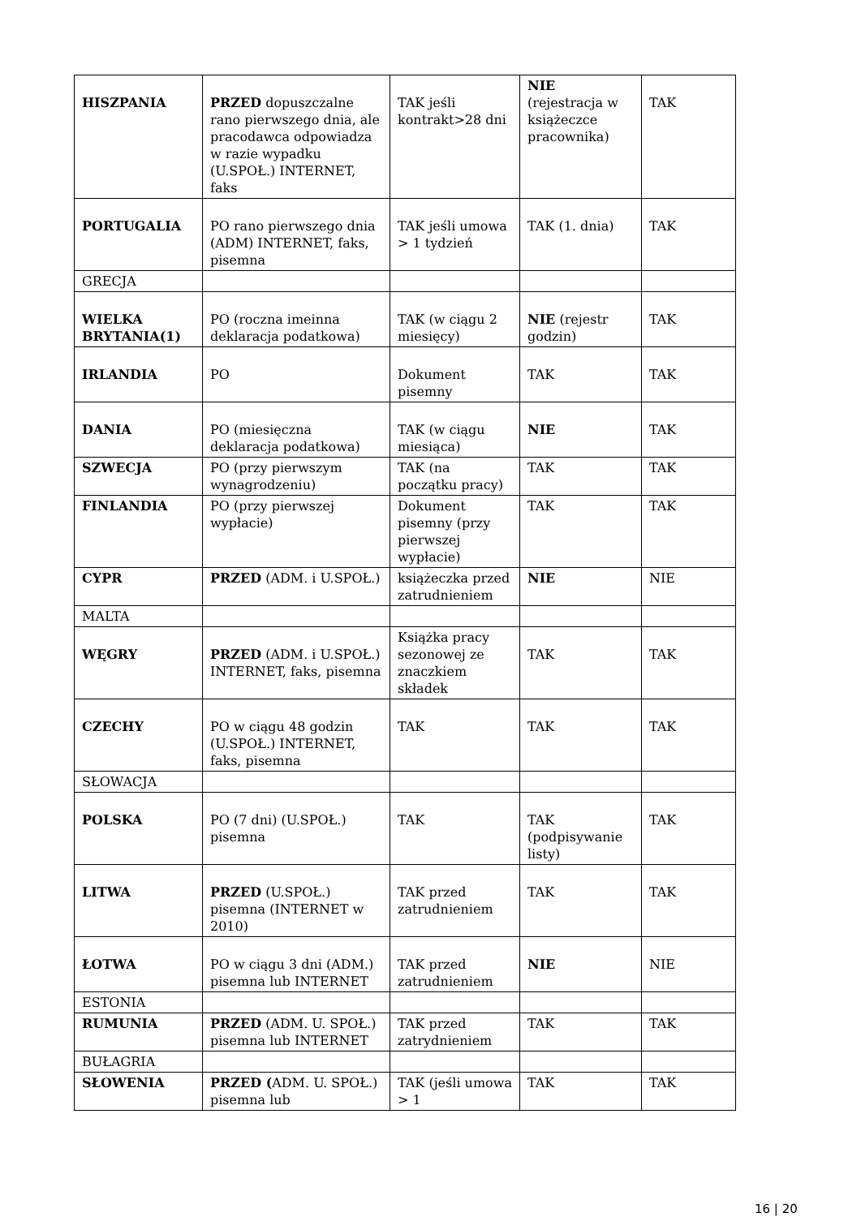| HISZPANIA | PRZED dopuszczalne rano pierwszego dnia, ale pracodawca odpowiadza w razie wypadku (U.SPOŁ.) INTERNET, faks | TAK jeśli kontrakt>28 dni | NIE (rejestracja w książeczce pracownika) | TAK |
| PORTUGALIA | PO rano pierwszego dnia (ADM) INTERNET, faks, pisemna | TAK jeśli umowa > 1 tydzień | TAK (1. dnia) | TAK |
| GRECJA | | | | |
| WIELKA BRYTANIA(1) | PO (roczna imeinna deklaracja podatkowa) | TAK (w ciągu 2 miesięcy) | NIE (rejestr godzin) | TAK |
| IRLANDIA | PO | Dokument pisemny | TAK | TAK |
| DANIA | PO (miesięczna deklaracja podatkowa) | TAK (w ciągu miesiąca) | NIE | TAK |
| SZWECJA | PO (przy pierwszym wynagrodzeniu) | TAK (na początku pracy) | TAK | TAK |
| FINLANDIA | PO (przy pierwszej wypłacie) | Dokument pisemny (przy pierwszej wypłacie) | TAK | TAK |
| CYPR | PRZED (ADM. i U.SPOŁ.) | książeczka przed zatrudnieniem | NIE | NIE |
| MALTA | | | | |
| WĘGRY | PRZED (ADM. i U.SPOŁ.) INTERNET, faks, pisemna | Książka pracy sezonowej ze znaczkiem składek | TAK | TAK |
| CZECHY | PO w ciągu 48 godzin (U.SPOŁ.) INTERNET, faks, pisemna | TAK | TAK | TAK |
| SŁOWACJA | | | | |
| POLSKA | PO (7 dni) (U.SPOŁ.) pisemna | TAK | TAK (podpisywanie listy) | TAK |
| LITWA | PRZED (U.SPOŁ.) pisemna (INTERNET w 2010) | TAK przed zatrudnieniem | TAK | TAK |
| ŁOTWA | PO w ciągu 3 dni (ADM.) pisemna lub INTERNET | TAK przed zatrudnieniem | NIE | NIE |
| ESTONIA | | | | |
| RUMUNIA | PRZED (ADM. U. SPOŁ.) pisemna lub INTERNET | TAK przed zatrydnieniem | TAK | TAK |
| BUŁAGRIA | | | | |
| SŁOWENIA | PRZED ( ADM. U. SPOŁ.) pisemna lub | TAK (jeśli umowa > 1 | TAK | TAK |
16 | 20